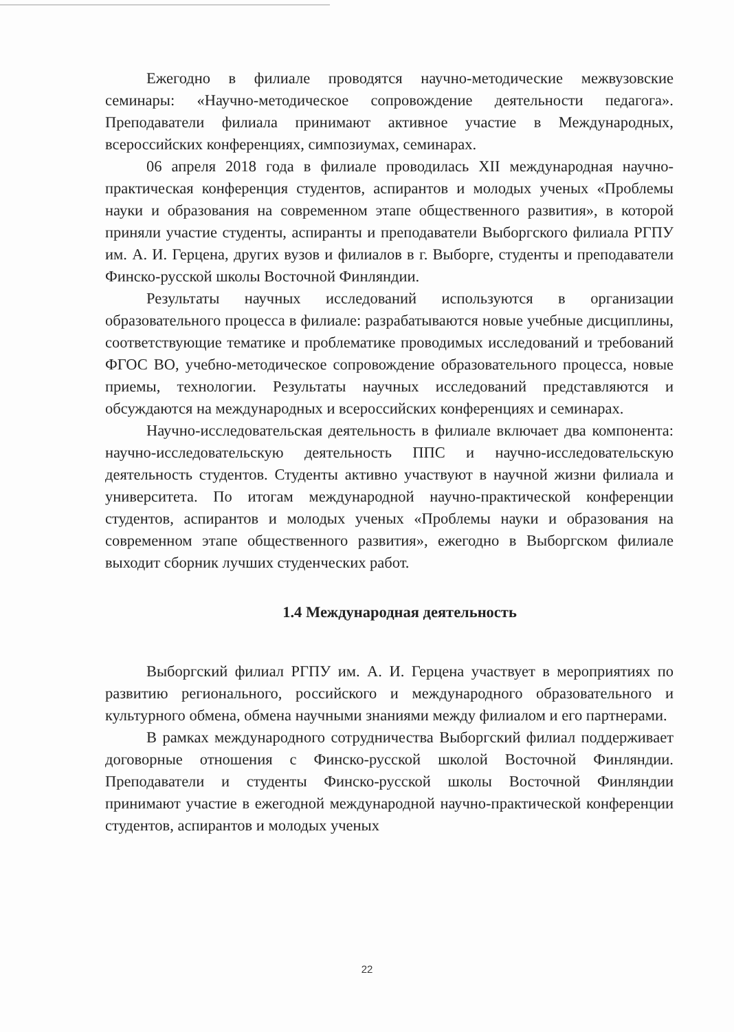Ежегодно в филиале проводятся научно-методические межвузовские семинары: «Научно-методическое сопровождение деятельности педагога». Преподаватели филиала принимают активное участие в Международных, всероссийских конференциях, симпозиумах, семинарах.
06 апреля 2018 года в филиале проводилась XII международная научно-практическая конференция студентов, аспирантов и молодых ученых «Проблемы науки и образования на современном этапе общественного развития», в которой приняли участие студенты, аспиранты и преподаватели Выборгского филиала РГПУ им. А. И. Герцена, других вузов и филиалов в г. Выборге, студенты и преподаватели Финско-русской школы Восточной Финляндии.
Результаты научных исследований используются в организации образовательного процесса в филиале: разрабатываются новые учебные дисциплины, соответствующие тематике и проблематике проводимых исследований и требований ФГОС ВО, учебно-методическое сопровождение образовательного процесса, новые приемы, технологии. Результаты научных исследований представляются и обсуждаются на международных и всероссийских конференциях и семинарах.
Научно-исследовательская деятельность в филиале включает два компонента: научно-исследовательскую деятельность ППС и научно-исследовательскую деятельность студентов. Студенты активно участвуют в научной жизни филиала и университета. По итогам международной научно-практической конференции студентов, аспирантов и молодых ученых «Проблемы науки и образования на современном этапе общественного развития», ежегодно в Выборгском филиале выходит сборник лучших студенческих работ.
1.4 Международная деятельность
Выборгский филиал РГПУ им. А. И. Герцена участвует в мероприятиях по развитию регионального, российского и международного образовательного и культурного обмена, обмена научными знаниями между филиалом и его партнерами.
В рамках международного сотрудничества Выборгский филиал поддерживает договорные отношения с Финско-русской школой Восточной Финляндии. Преподаватели и студенты Финско-русской школы Восточной Финляндии принимают участие в ежегодной международной научно-практической конференции студентов, аспирантов и молодых ученых
22